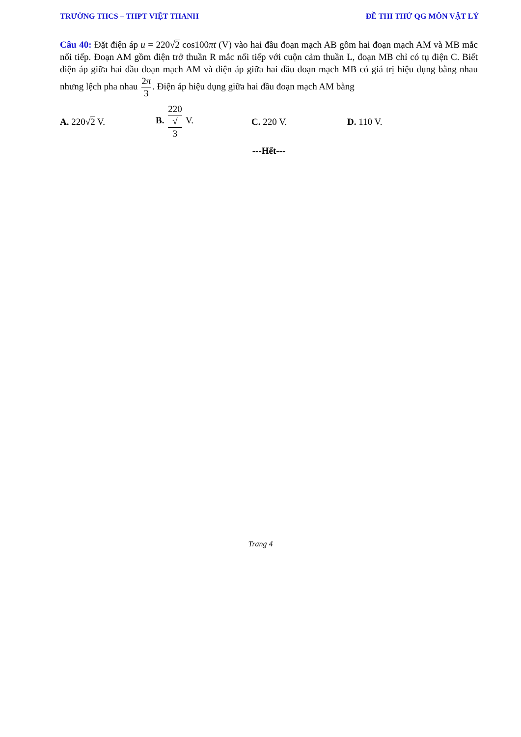TRƯỜNG THCS – THPT VIỆT THANH ĐỀ THI THỬ QG MÔN VẬT LÝ
Câu 40: Đặt điện áp u = 220√2 cos100πt (V) vào hai đầu đoạn mạch AB gồm hai đoạn mạch AM và MB mắc nối tiếp. Đoạn AM gồm điện trở thuần R mắc nối tiếp với cuộn cảm thuần L, đoạn MB chỉ có tụ điện C. Biết điện áp giữa hai đầu đoạn mạch AM và điện áp giữa hai đầu đoạn mạch MB có giá trị hiệu dụng bằng nhau nhưng lệch pha nhau 2π 3. Điện áp hiệu dụng giữa hai đầu đoạn mạch AM bằng
A. 220√2 V. B. 220 √
3 V.
C. 220 V. D. 110 V.
---Hết---
Trang 4